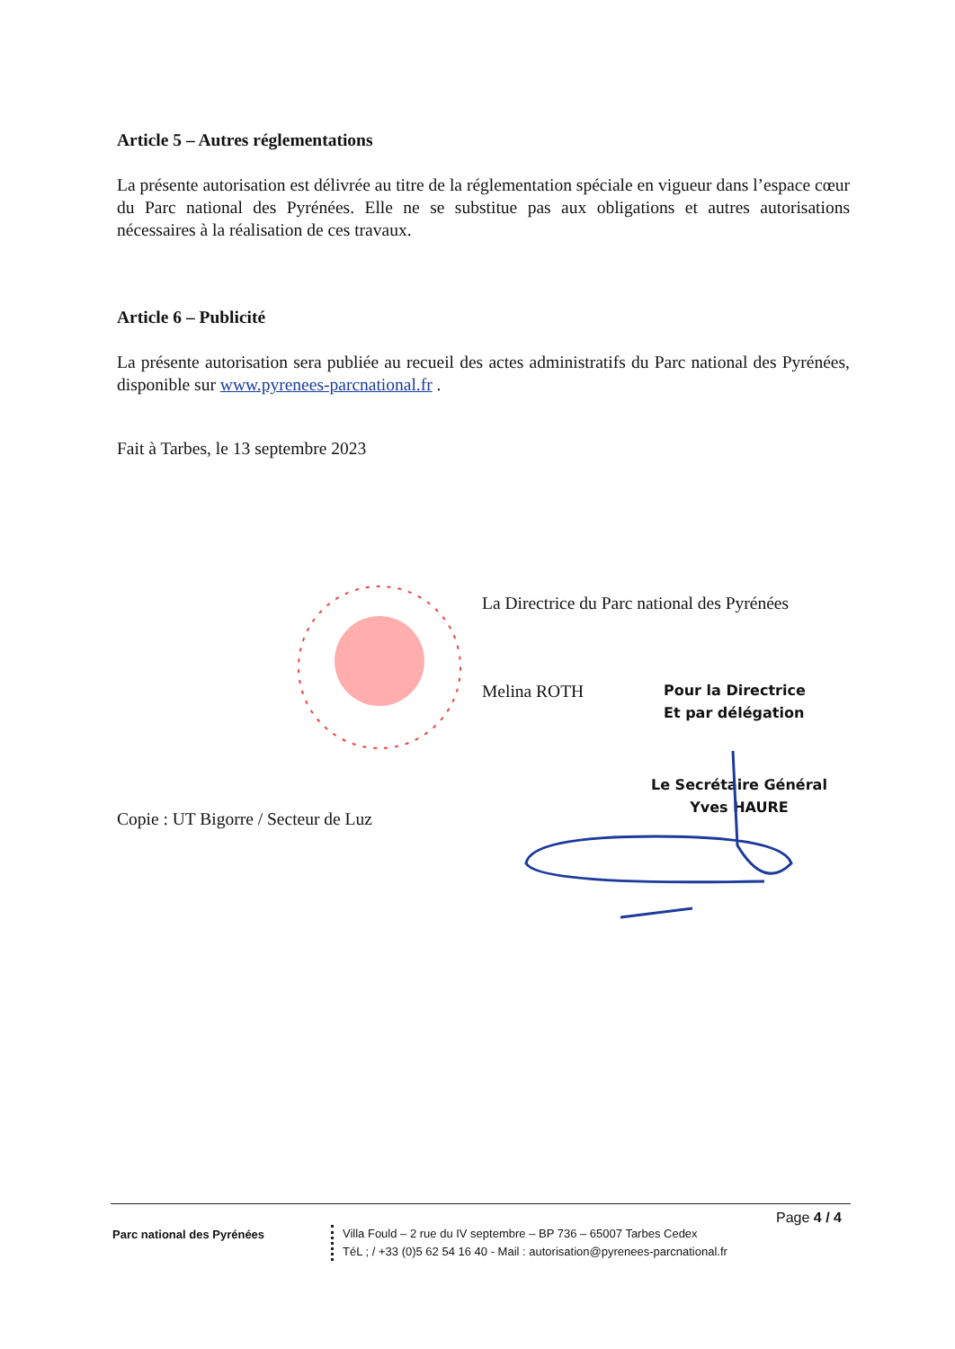Article 5 – Autres réglementations
La présente autorisation est délivrée au titre de la réglementation spéciale en vigueur dans l’espace cœur du Parc national des Pyrénées. Elle ne se substitue pas aux obligations et autres autorisations nécessaires à la réalisation de ces travaux.
Article 6 – Publicité
La présente autorisation sera publiée au recueil des actes administratifs du Parc national des Pyrénées, disponible sur www.pyrenees-parcnational.fr .
Fait à Tarbes, le 13 septembre 2023
La Directrice du Parc national des Pyrénées
Melina ROTH
Pour la Directrice
Et par délégation
Le Secrétaire Général
Yves HAURE
Copie : UT Bigorre / Secteur de Luz
Page 4 / 4
Parc national des Pyrénées
Villa Fould – 2 rue du IV septembre – BP 736 – 65007 Tarbes Cedex
TéL ; / +33 (0)5 62 54 16 40 - Mail : autorisation@pyrenees-parcnational.fr